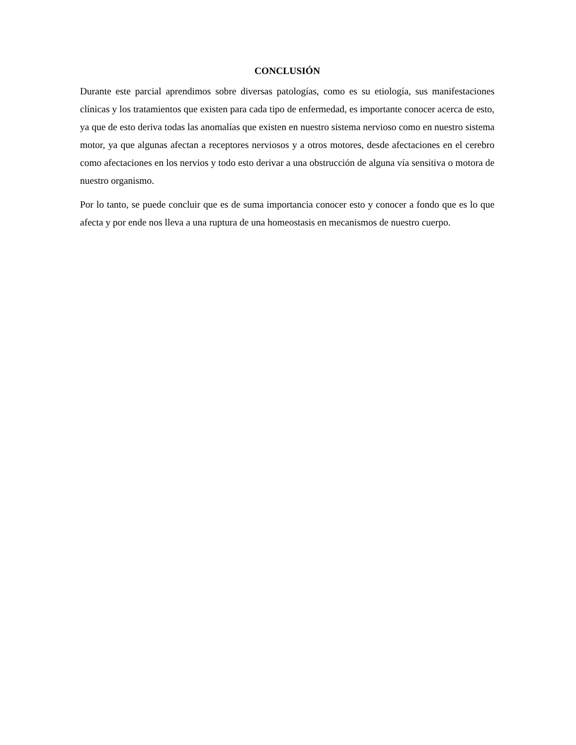CONCLUSIÓN
Durante este parcial aprendimos sobre diversas patologías, como es su etiología, sus manifestaciones clínicas y los tratamientos que existen para cada tipo de enfermedad, es importante conocer acerca de esto, ya que de esto deriva todas las anomalías que existen en nuestro sistema nervioso como en nuestro sistema motor, ya que algunas afectan a receptores nerviosos y a otros motores, desde afectaciones en el cerebro como afectaciones en los nervios y todo esto derivar a una obstrucción de alguna vía sensitiva o motora de nuestro organismo.
Por lo tanto, se puede concluir que es de suma importancia conocer esto y conocer a fondo que es lo que afecta y por ende nos lleva a una ruptura de una homeostasis en mecanismos de nuestro cuerpo.